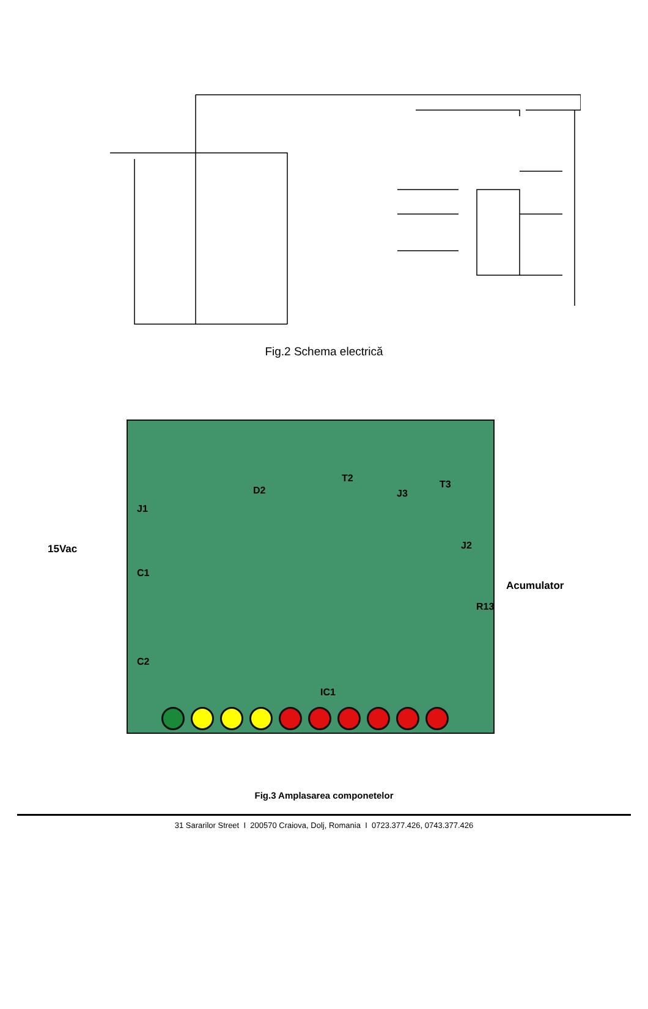Fig.2 Schema electrică
J1
D2
T2
T3
J3
C1
C2
J2
R13
IC1
15Vac
Acumulator
Fig.3 Amplasarea componetelor
31 Sararilor Street I 200570 Craiova, Dolj, Romania I 0723.377.426, 0743.377.426